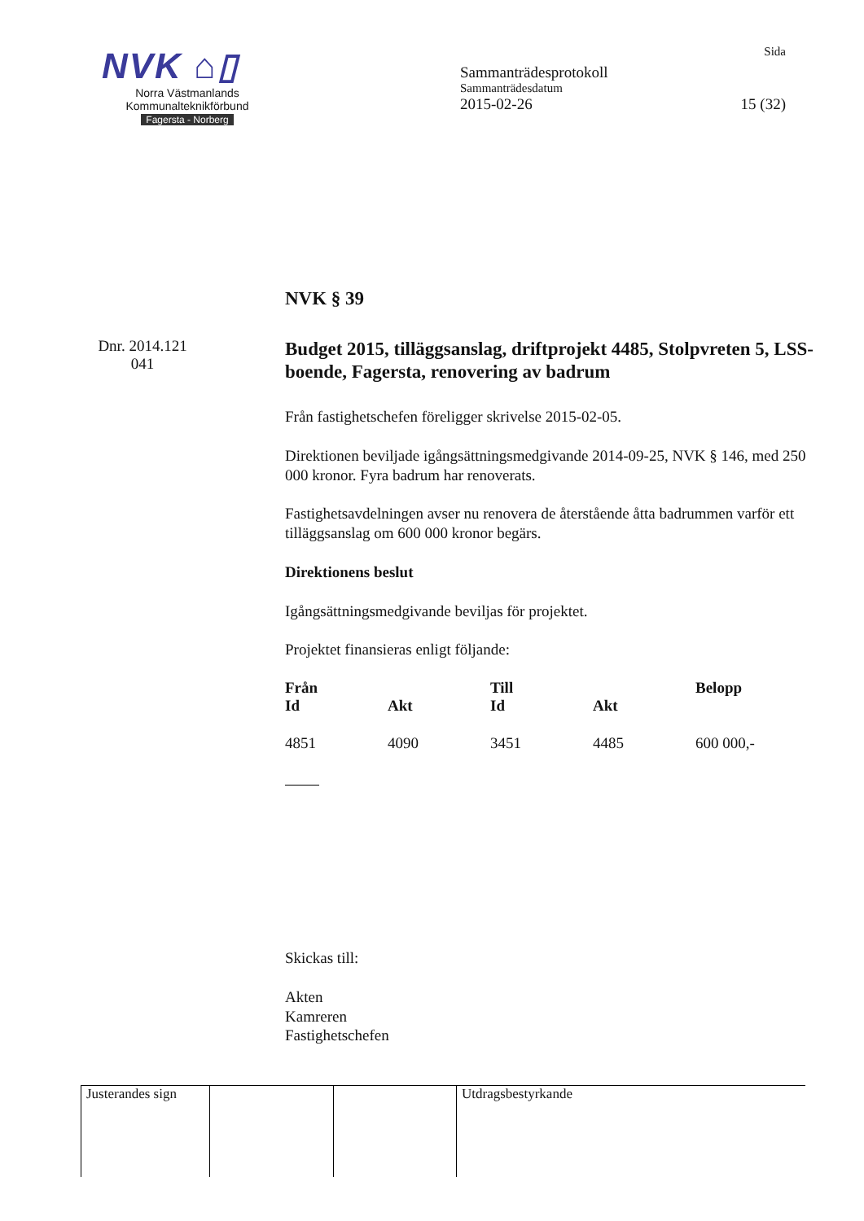NVK ⌂▯
Norra Västmanlands
Kommunalteknikförbund
Fagersta - Norberg
Sida
Sammanträdesprotokoll
Sammanträdesdatum
2015-02-26 15 (32)
Dnr. 2014.121
041
NVK § 39
Budget 2015, tilläggsanslag, driftprojekt 4485, Stolpvreten 5, LSS-boende, Fagersta, renovering av badrum
Från fastighetschefen föreligger skrivelse 2015-02-05.
Direktionen beviljade igångsättningsmedgivande 2014-09-25, NVK § 146, med 250 000 kronor. Fyra badrum har renoverats.
Fastighetsavdelningen avser nu renovera de återstående åtta badrummen varför ett tilläggsanslag om 600 000 kronor begärs.
Direktionens beslut
Igångsättningsmedgivande beviljas för projektet.
Projektet finansieras enligt följande:
| Från | | Till | | Belopp |
| --- | --- | --- | --- | --- |
| Id | Akt | Id | Akt | |
| 4851 | 4090 | 3451 | 4485 | 600 000,- |
Skickas till:
Akten
Kamreren
Fastighetschefen
Justerandes sign
Utdragsbestyrkande